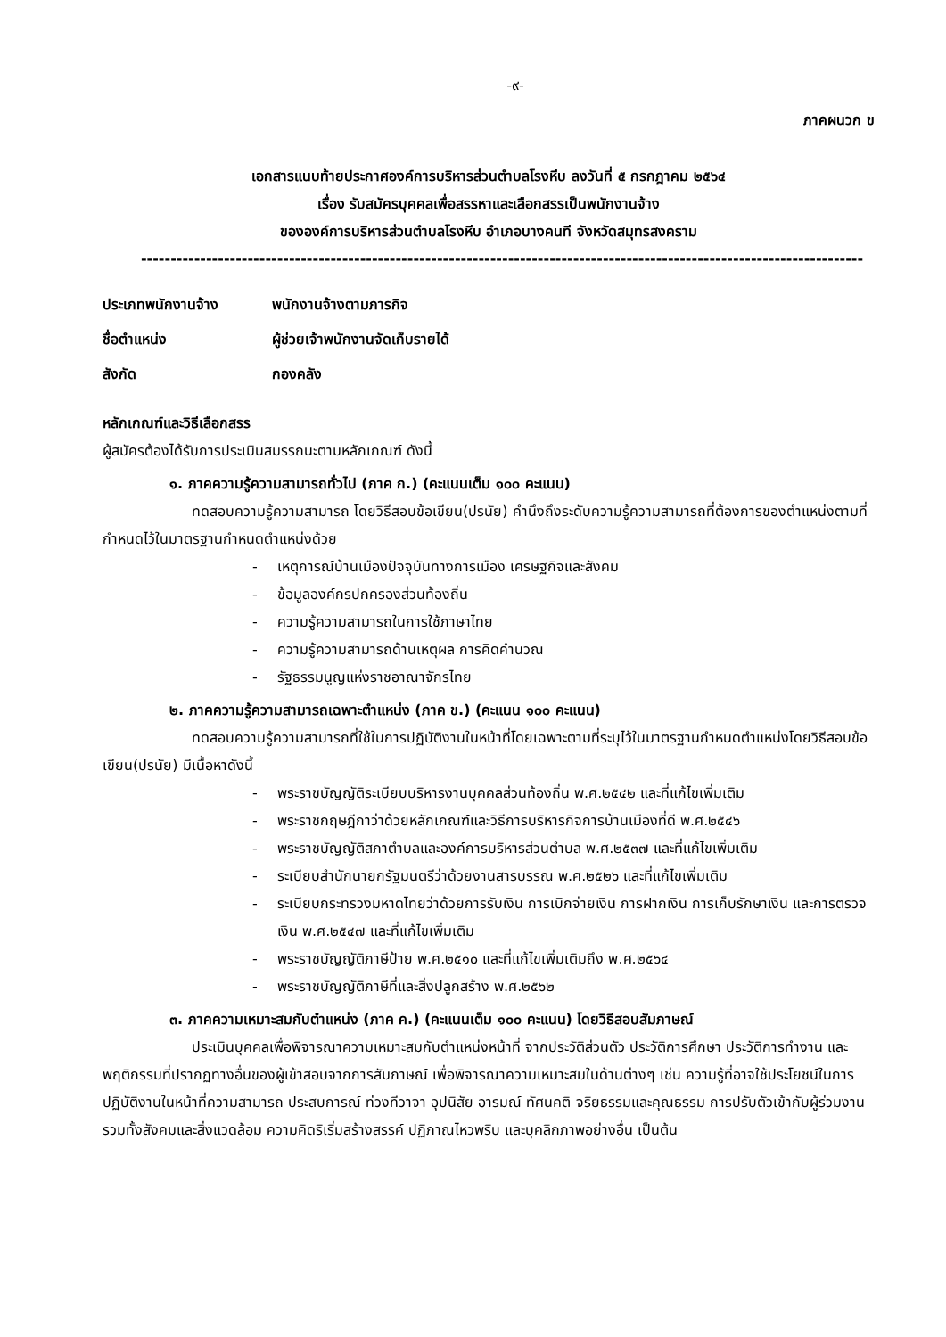-๙-
ภาคผนวก ข
เอกสารแนบท้ายประกาศองค์การบริหารส่วนตำบลโรงหีบ ลงวันที่ ๕ กรกฎาคม ๒๕๖๔
เรื่อง รับสมัครบุคคลเพื่อสรรหาและเลือกสรรเป็นพนักงานจ้าง
ขององค์การบริหารส่วนตำบลโรงหีบ อำเภอบางคนที จังหวัดสมุทรสงคราม
--------------------------------------------------------------------------------------------------------------------------
ประเภทพนักงานจ้าง พนักงานจ้างตามภารกิจ
ชื่อตำแหน่ง ผู้ช่วยเจ้าพนักงานจัดเก็บรายได้
สังกัด กองคลัง
หลักเกณฑ์และวิธีเลือกสรร
ผู้สมัครต้องได้รับการประเมินสมรรถนะตามหลักเกณฑ์ ดังนี้
๑. ภาคความรู้ความสามารถทั่วไป (ภาค ก.) (คะแนนเต็ม ๑๐๐ คะแนน)
ทดสอบความรู้ความสามารถ โดยวิธีสอบข้อเขียน(ปรนัย) คำนึงถึงระดับความรู้ความสามารถที่ต้องการของตำแหน่งตามที่กำหนดไว้ในมาตรฐานกำหนดตำแหน่งด้วย
- เหตุการณ์บ้านเมืองปัจจุบันทางการเมือง เศรษฐกิจและสังคม
- ข้อมูลองค์กรปกครองส่วนท้องถิ่น
- ความรู้ความสามารถในการใช้ภาษาไทย
- ความรู้ความสามารถด้านเหตุผล การคิดคำนวณ
- รัฐธรรมนูญแห่งราชอาณาจักรไทย
๒. ภาคความรู้ความสามารถเฉพาะตำแหน่ง (ภาค ข.) (คะแนน ๑๐๐ คะแนน)
ทดสอบความรู้ความสามารถที่ใช้ในการปฏิบัติงานในหน้าที่โดยเฉพาะตามที่ระบุไว้ในมาตรฐานกำหนดตำแหน่งโดยวิธีสอบข้อเขียน(ปรนัย) มีเนื้อหาดังนี้
- พระราชบัญญัติระเบียบบริหารงานบุคคลส่วนท้องถิ่น พ.ศ.๒๕๔๒ และที่แก้ไขเพิ่มเติม
- พระราชกฤษฎีกาว่าด้วยหลักเกณฑ์และวิธีการบริหารกิจการบ้านเมืองที่ดี พ.ศ.๒๕๔๖
- พระราชบัญญัติสภาตำบลและองค์การบริหารส่วนตำบล พ.ศ.๒๕๓๗ และที่แก้ไขเพิ่มเติม
- ระเบียบสำนักนายกรัฐมนตรีว่าด้วยงานสารบรรณ พ.ศ.๒๕๒๖ และที่แก้ไขเพิ่มเติม
- ระเบียบกระทรวงมหาดไทยว่าด้วยการรับเงิน การเบิกจ่ายเงิน การฝากเงิน การเก็บรักษาเงิน และการตรวจเงิน พ.ศ.๒๕๔๗ และที่แก้ไขเพิ่มเติม
- พระราชบัญญัติภาษีป้าย พ.ศ.๒๕๑๐ และที่แก้ไขเพิ่มเติมถึง พ.ศ.๒๕๖๔
- พระราชบัญญัติภาษีที่และสิ่งปลูกสร้าง พ.ศ.๒๕๖๒
๓. ภาคความเหมาะสมกับตำแหน่ง (ภาค ค.) (คะแนนเต็ม ๑๐๐ คะแนน) โดยวิธีสอบสัมภาษณ์
ประเมินบุคคลเพื่อพิจารณาความเหมาะสมกับตำแหน่งหน้าที่ จากประวัติส่วนตัว ประวัติการศึกษา ประวัติการทำงาน และพฤติกรรมที่ปรากฏทางอื่นของผู้เข้าสอบจากการสัมภาษณ์ เพื่อพิจารณาความเหมาะสมในด้านต่างๆ เช่น ความรู้ที่อาจใช้ประโยชน์ในการปฏิบัติงานในหน้าที่ความสามารถ ประสบการณ์ ท่วงทีวาจา อุปนิสัย อารมณ์ ทัศนคติ จริยธรรมและคุณธรรม การปรับตัวเข้ากับผู้ร่วมงาน รวมทั้งสังคมและสิ่งแวดล้อม ความคิดริเริ่มสร้างสรรค์ ปฏิภาณไหวพริบ และบุคลิกภาพอย่างอื่น เป็นต้น